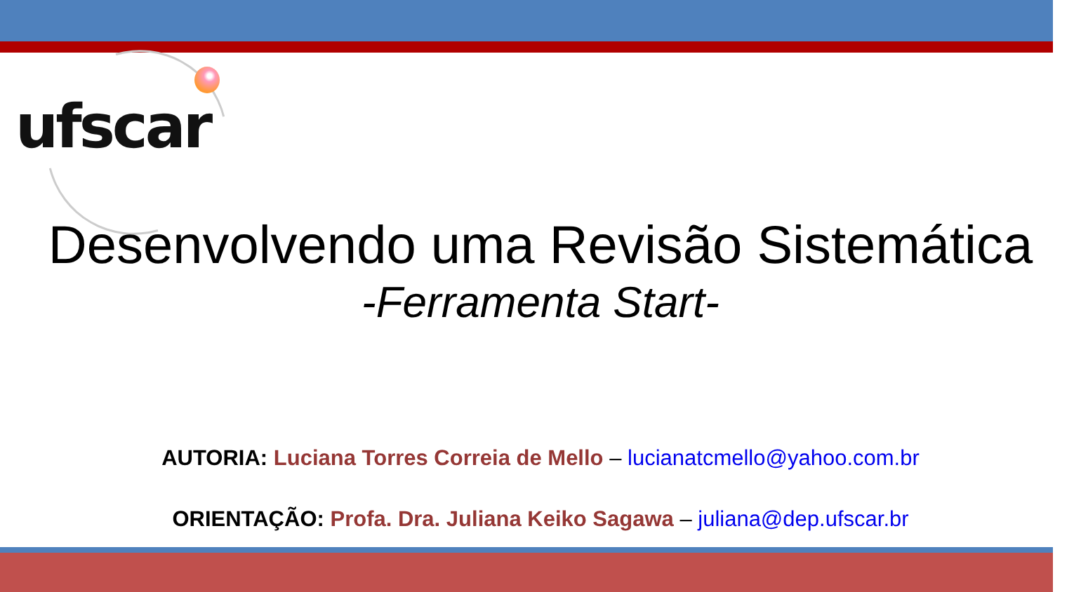ufscar
Desenvolvendo uma Revisão Sistemática
-Ferramenta Start-
AUTORIA: Luciana Torres Correia de Mello – lucianatcmello@yahoo.com.br
ORIENTAÇÃO: Profa. Dra. Juliana Keiko Sagawa – juliana@dep.ufscar.br